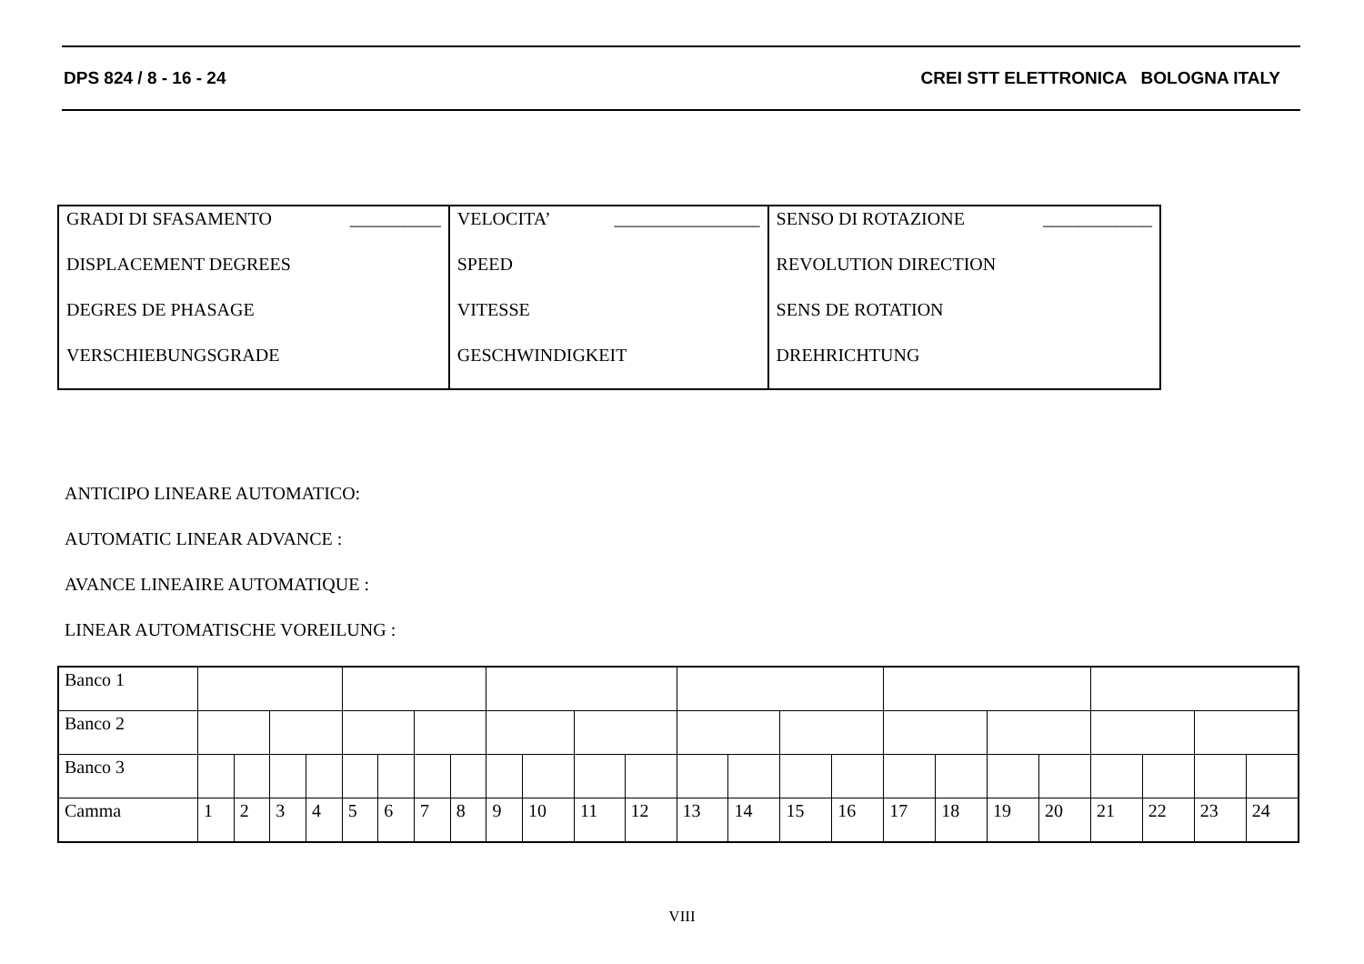DPS 824 / 8 - 16 - 24 CREI STT ELETTRONICA BOLOGNA ITALY
| GRADI DI SFASAMENTO __________ | VELOCITA’ ________________ | SENSO DI ROTAZIONE ____________ |
| DISPLACEMENT DEGREES | SPEED | REVOLUTION DIRECTION |
| DEGRES DE PHASAGE | VITESSE | SENS DE ROTATION |
| VERSCHIEBUNGSGRADE | GESCHWINDIGKEIT | DREHRICHTUNG |
ANTICIPO LINEARE AUTOMATICO:
AUTOMATIC LINEAR ADVANCE :
AVANCE LINEAIRE AUTOMATIQUE :
LINEAR AUTOMATISCHE VOREILUNG :
| Banco 1 | | | | | | | | | | | | | | | | | | | | | | | | |
| Banco 2 | | | | | | | | | | | | | | | | | | | | | | | | |
| Banco 3 | | | | | | | | | | | | | | | | | | | | | | | | |
| Camma | 1 | 2 | 3 | 4 | 5 | 6 | 7 | 8 | 9 | 10 | 11 | 12 | 13 | 14 | 15 | 16 | 17 | 18 | 19 | 20 | 21 | 22 | 23 | 24 |
VIII